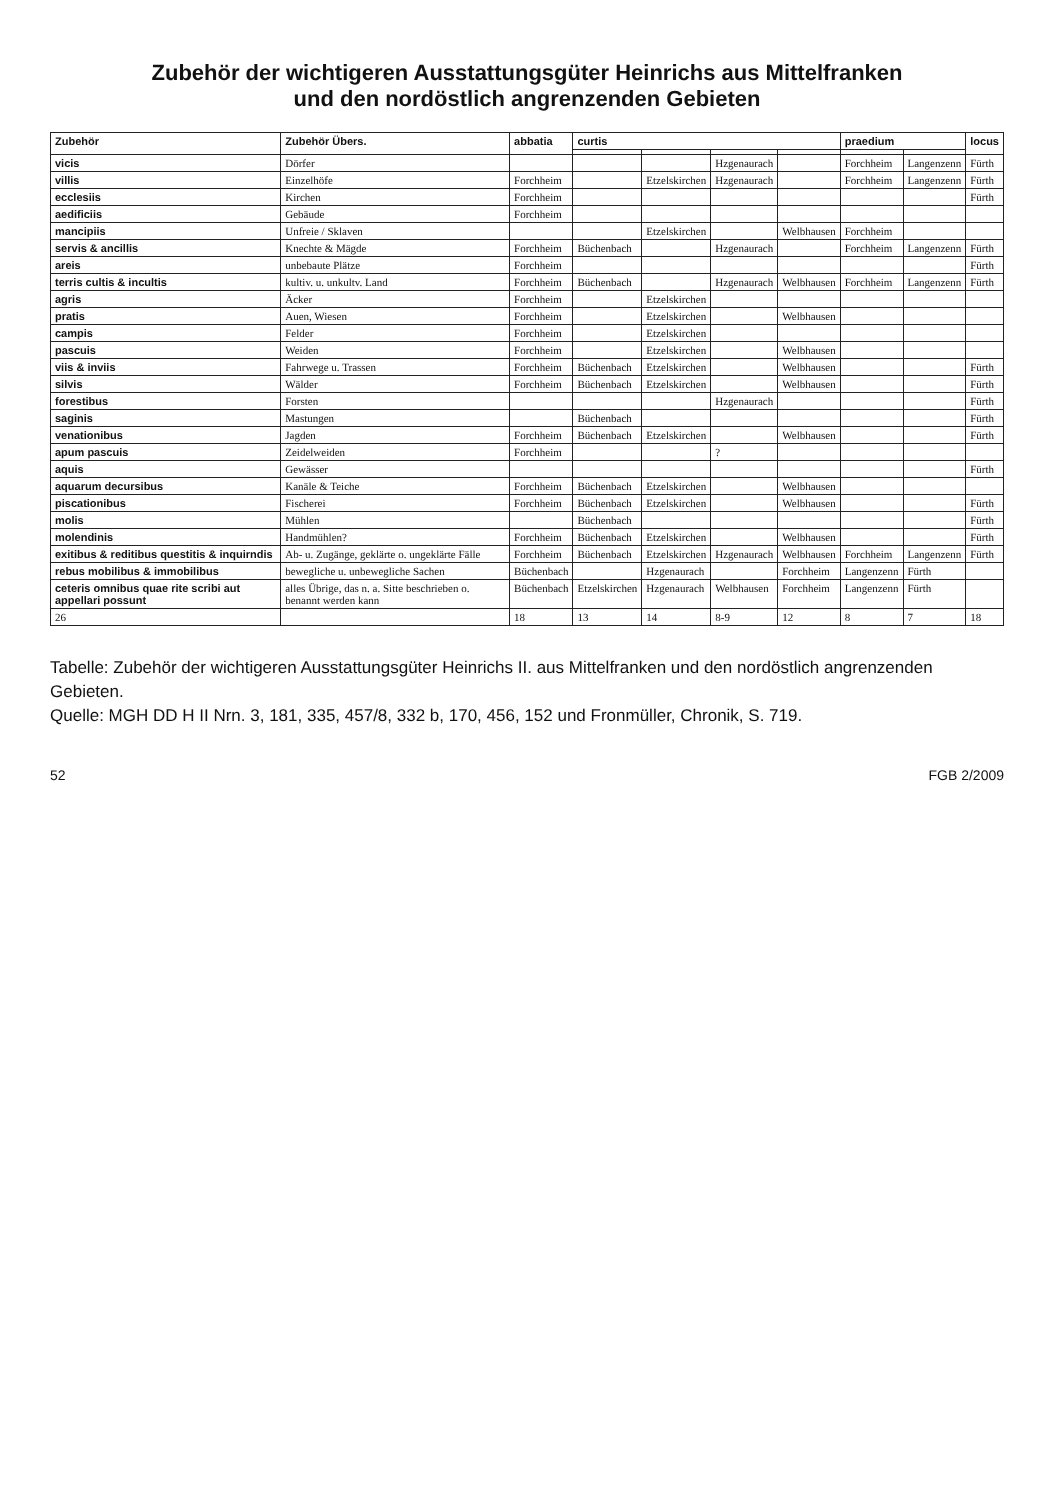Zubehör der wichtigeren Ausstattungsgüter Heinrichs aus Mittelfranken
und den nordöstlich angrenzenden Gebieten
| Zubehör | Zubehör Übers. | abbatia | curtis | | | | praedium | | locus |
| --- | --- | --- | --- | --- | --- | --- | --- | --- | --- |
| vicis | Dörfer | | | | Hzgenaurach | | Forchheim | Langenzenn | Fürth |
| villis | Einzelhöfe | Forchheim | | Etzelskirchen | Hzgenaurach | | Forchheim | Langenzenn | Fürth |
| ecclesiis | Kirchen | Forchheim | | | | | | | Fürth |
| aedificiis | Gebäude | Forchheim | | | | | | | |
| mancipiis | Unfreie / Sklaven | | | Etzelskirchen | | Welbhausen | Forchheim | | |
| servis & ancillis | Knechte & Mägde | Forchheim | Büchenbach | | Hzgenaurach | | Forchheim | Langenzenn | Fürth |
| areis | unbebaute Plätze | Forchheim | | | | | | | Fürth |
| terris cultis & incultis | kultiv. u. unkultv. Land | Forchheim | Büchenbach | | Hzgenaurach | Welbhausen | Forchheim | Langenzenn | Fürth |
| agris | Äcker | Forchheim | | Etzelskirchen | | | | | |
| pratis | Auen, Wiesen | Forchheim | | Etzelskirchen | | Welbhausen | | | |
| campis | Felder | Forchheim | | Etzelskirchen | | | | | |
| pascuis | Weiden | Forchheim | | Etzelskirchen | | Welbhausen | | | |
| viis & inviis | Fahrwege u. Trassen | Forchheim | Büchenbach | Etzelskirchen | | Welbhausen | | | Fürth |
| silvis | Wälder | Forchheim | Büchenbach | Etzelskirchen | | Welbhausen | | | Fürth |
| forestibus | Forsten | | | | Hzgenaurach | | | | Fürth |
| saginis | Mastungen | | Büchenbach | | | | | | Fürth |
| venationibus | Jagden | Forchheim | Büchenbach | Etzelskirchen | | Welbhausen | | | Fürth |
| apum pascuis | Zeidelweiden | Forchheim | | | ? | | | | |
| aquis | Gewässer | | | | | | | | Fürth |
| aquarum decursibus | Kanäle & Teiche | Forchheim | Büchenbach | Etzelskirchen | | Welbhausen | | | |
| piscationibus | Fischerei | Forchheim | Büchenbach | Etzelskirchen | | Welbhausen | | | Fürth |
| molis | Mühlen | | Büchenbach | | | | | | Fürth |
| molendinis | Handmühlen? | Forchheim | Büchenbach | Etzelskirchen | | Welbhausen | | | Fürth |
| exitibus & reditibus questitis & inquirndis | Ab- u. Zugänge, geklärte o. ungeklärte Fälle | Forchheim | Büchenbach | Etzelskirchen | Hzgenaurach | Welbhausen | Forchheim | Langenzenn | Fürth |
| rebus mobilibus & immobilibus | bewegliche u. unbewegliche Sachen | Büchenbach | | Hzgenaurach | | Forchheim | Langenzenn | Fürth | |
| ceteris omnibus quae rite scribi aut appellari possunt | alles Übrige, das n. a. Sitte beschrieben o. benannt werden kann | Büchenbach | Etzelskirchen | Hzgenaurach | Welbhausen | Forchheim | Langenzenn | Fürth | |
| 26 | | 18 | 13 | 14 | 8-9 | 12 | 8 | 7 | 18 |
Tabelle: Zubehör der wichtigeren Ausstattungsgüter Heinrichs II. aus Mittelfranken und den nordöstlich angrenzenden Gebieten.
Quelle: MGH DD H II Nrn. 3, 181, 335, 457/8, 332 b, 170, 456, 152 und Fronmüller, Chronik, S. 719.
52 FGB 2/2009